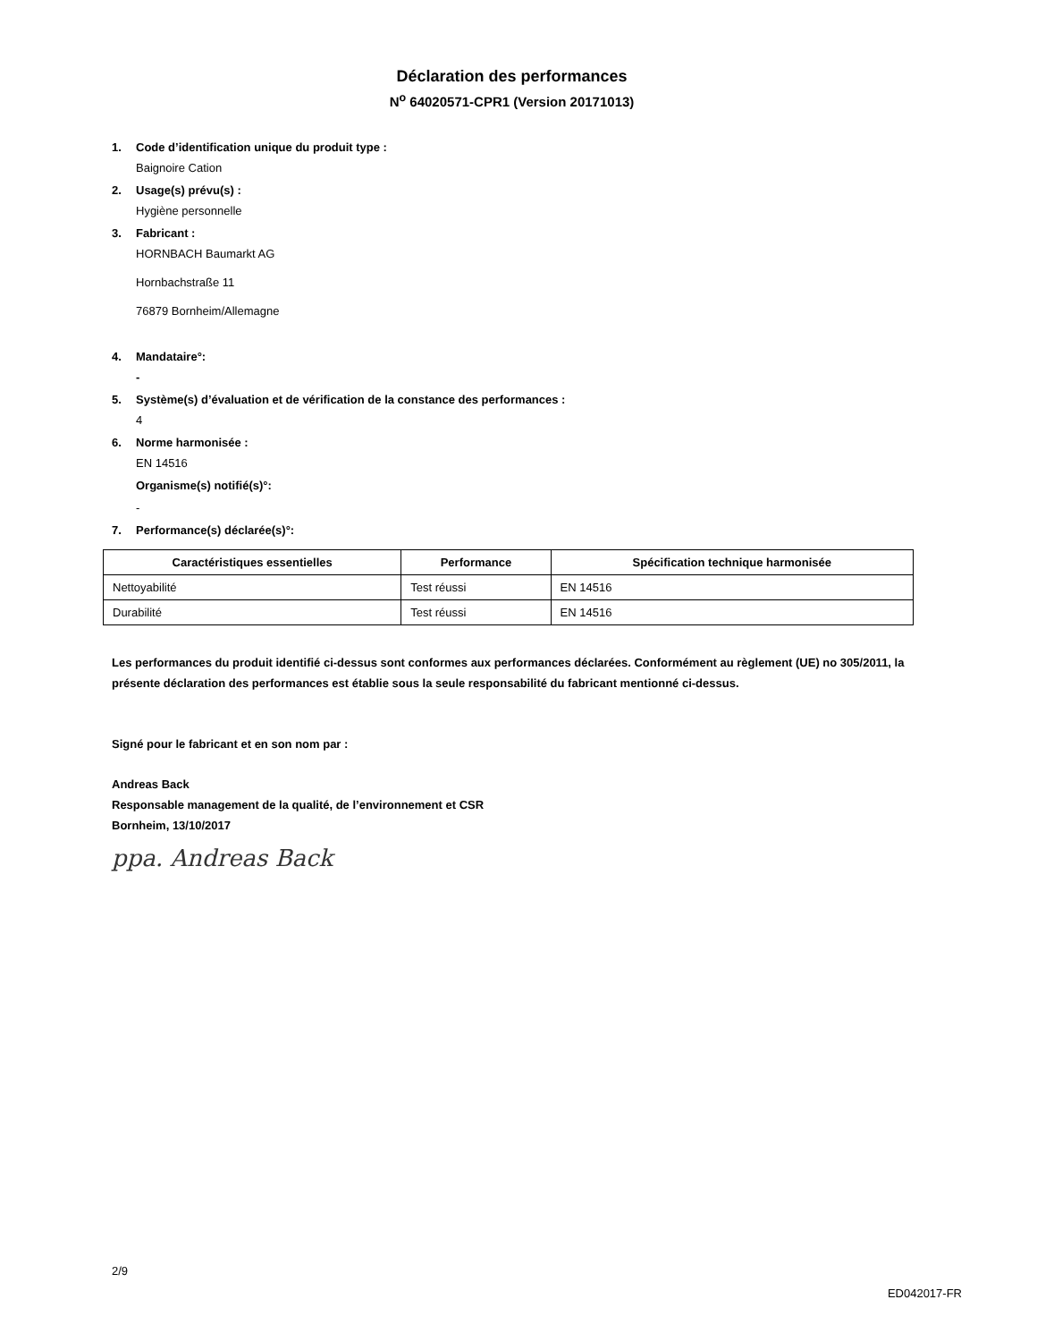Déclaration des performances
N<sup>o</sup> 64020571-CPR1 (Version 20171013)
1. Code d’identification unique du produit type :
Baignoire Cation
2. Usage(s) prévu(s) :
Hygiène personnelle
3. Fabricant :
HORNBACH Baumarkt AG
Hornbachstraße 11
76879 Bornheim/Allemagne
4. Mandataire°:
-
5. Système(s) d’évaluation et de vérification de la constance des performances :
4
6. Norme harmonisée :
EN 14516
Organisme(s) notifié(s)°:
-
7. Performance(s) déclarée(s)°:
| Caractéristiques essentielles | Performance | Spécification technique harmonisée |
| --- | --- | --- |
| Nettoyabilité | Test réussi | EN 14516 |
| Durabilité | Test réussi | EN 14516 |
Les performances du produit identifié ci-dessus sont conformes aux performances déclarées. Conformément au règlement (UE) no 305/2011, la présente déclaration des performances est établie sous la seule responsabilité du fabricant mentionné ci-dessus.
Signé pour le fabricant et en son nom par :
Andreas Back
Responsable management de la qualité, de l’environnement et CSR
Bornheim, 13/10/2017
ppa. Andreas Back
2/9
ED042017-FR